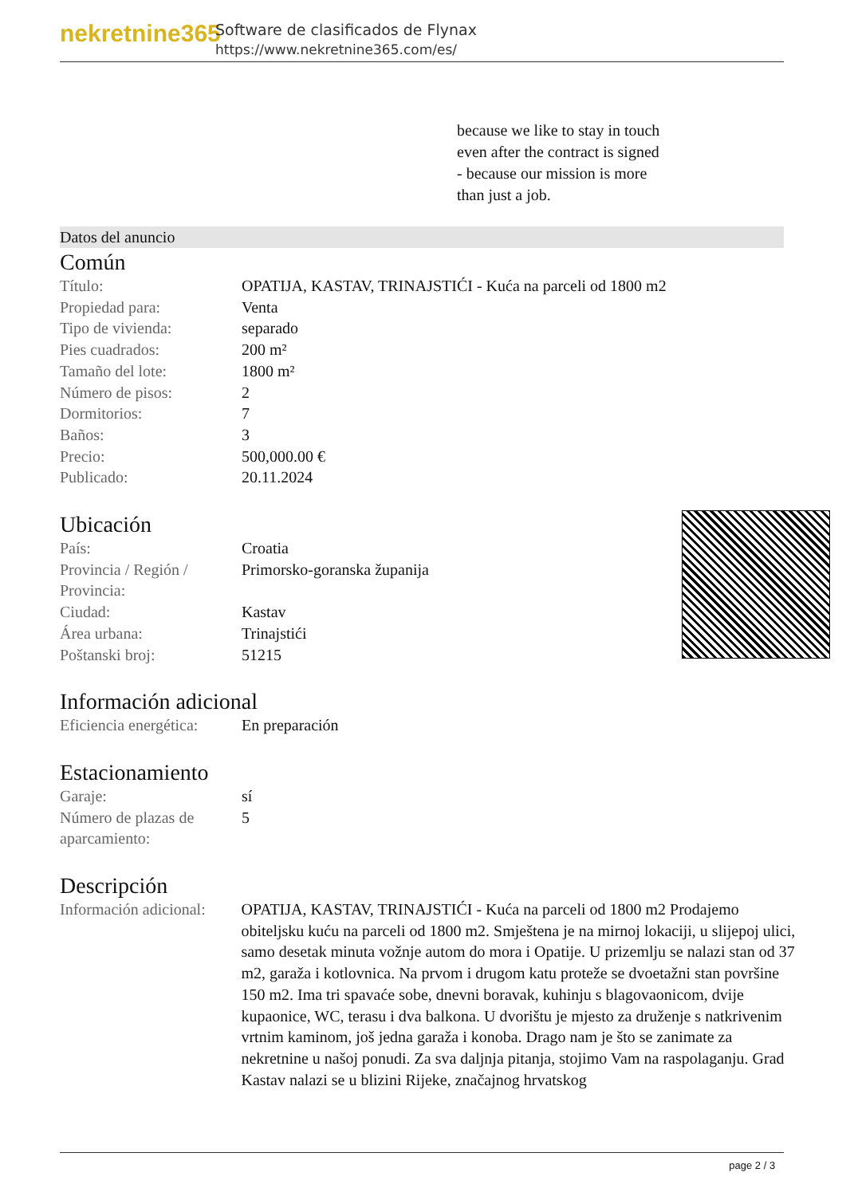nekretnine365
Software de clasificados de Flynax
https://www.nekretnine365.com/es/
because we like to stay in touch
even after the contract is signed
- because our mission is more
than just a job.
Datos del anuncio
Común
| Título: | OPATIJA, KASTAV, TRINAJSTIĆI - Kuća na parceli od 1800 m2 |
| Propiedad para: | Venta |
| Tipo de vivienda: | separado |
| Pies cuadrados: | 200 m² |
| Tamaño del lote: | 1800 m² |
| Número de pisos: | 2 |
| Dormitorios: | 7 |
| Baños: | 3 |
| Precio: | 500,000.00 € |
| Publicado: | 20.11.2024 |
Ubicación
| País: | Croatia |
| Provincia / Región / Provincia: | Primorsko-goranska županija |
| Ciudad: | Kastav |
| Área urbana: | Trinajstići |
| Poštanski broj: | 51215 |
Información adicional
| Eficiencia energética: | En preparación |
Estacionamiento
| Garaje: | sí |
| Número de plazas de aparcamiento: | 5 |
Descripción
| Información adicional: | OPATIJA, KASTAV, TRINAJSTIĆI - Kuća na parceli od 1800 m2 Prodajemo obiteljsku kuću na parceli od 1800 m2. Smještena je na mirnoj lokaciji, u slijepoj ulici, samo desetak minuta vožnje autom do mora i Opatije. U prizemlju se nalazi stan od 37 m2, garaža i kotlovnica. Na prvom i drugom katu proteže se dvoetažni stan površine 150 m2. Ima tri spavaće sobe, dnevni boravak, kuhinju s blagovaonicom, dvije kupaonice, WC, terasu i dva balkona. U dvorištu je mjesto za druženje s natkrivenim vrtnim kaminom, još jedna garaža i konoba. Drago nam je što se zanimate za nekretnine u našoj ponudi. Za sva daljnja pitanja, stojimo Vam na raspolaganju. Grad Kastav nalazi se u blizini Rijeke, značajnog hrvatskog |
page 2 / 3